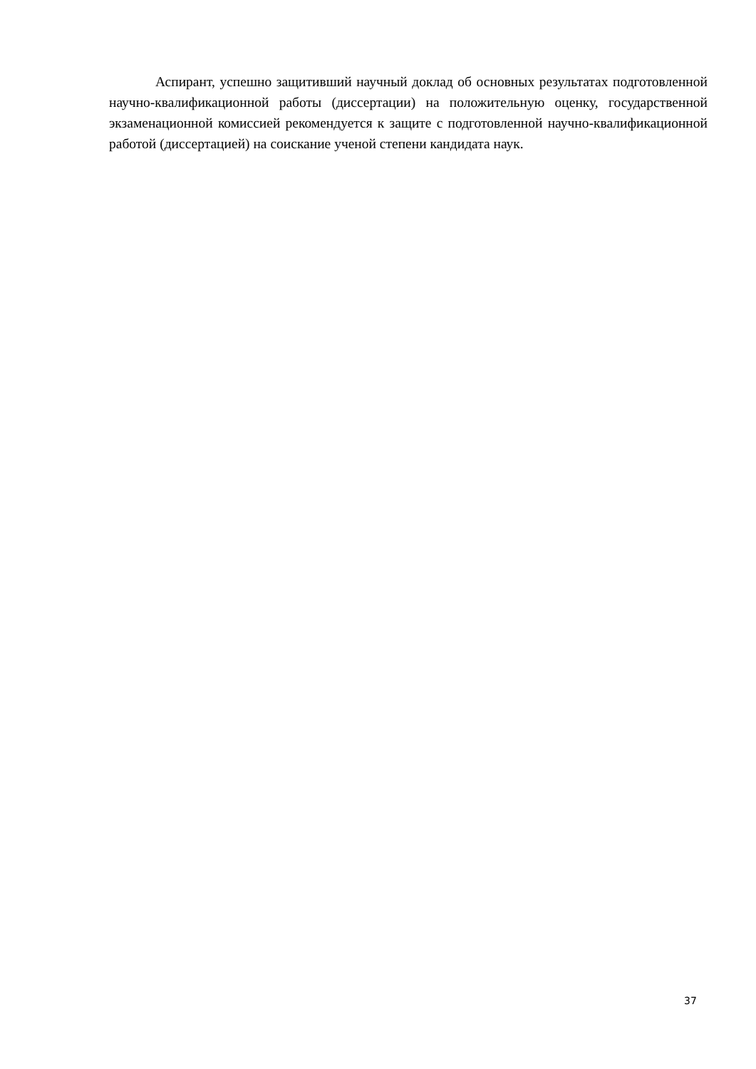Аспирант, успешно защитивший научный доклад об основных результатах подго­товленной научно-квалификационной работы (диссертации) на положительную оценку, государственной экзаменационной комиссией рекомендуется к защите с подготовленной научно-квалификационной работой (диссертацией) на соискание ученой степени кандидата наук.
37